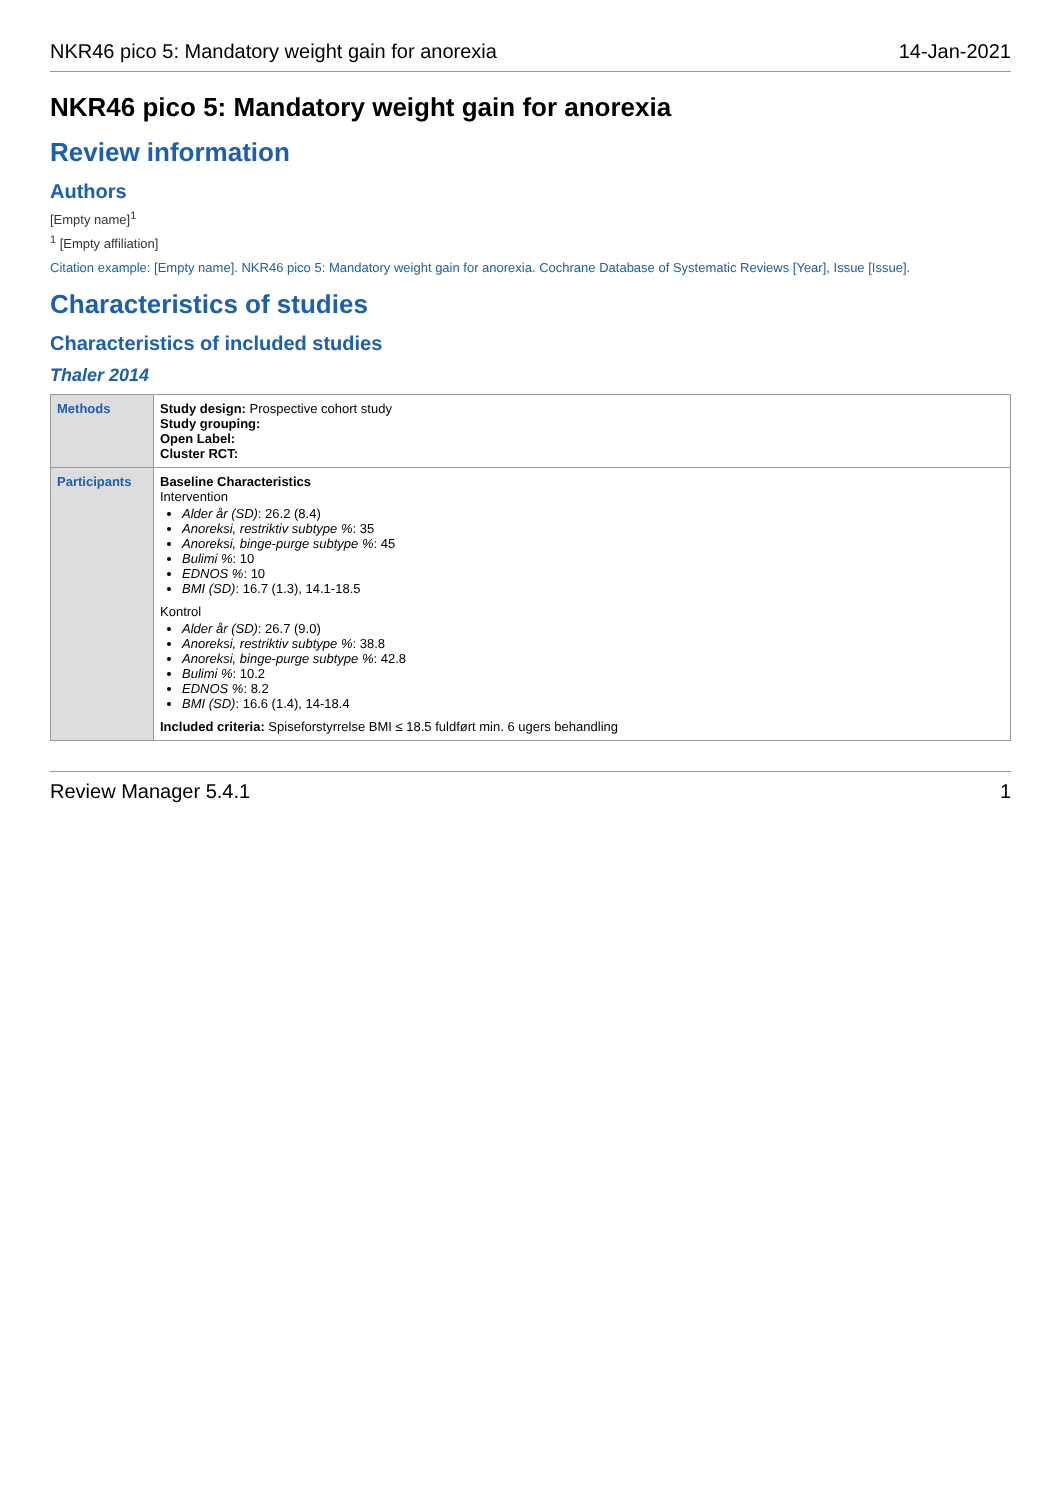NKR46 pico 5: Mandatory weight gain for anorexia 14-Jan-2021
NKR46 pico 5: Mandatory weight gain for anorexia
Review information
Authors
[Empty name]<sup>1</sup>
<sup>1</sup> [Empty affiliation]
Citation example: [Empty name]. NKR46 pico 5: Mandatory weight gain for anorexia. Cochrane Database of Systematic Reviews [Year], Issue [Issue].
Characteristics of studies
Characteristics of included studies
Thaler 2014
| Methods | Study design: Prospective cohort study Study grouping: Open Label: Cluster RCT: |
| Participants | Baseline Characteristics Intervention Alder år (SD) : 26.2 (8.4) Anoreksi, restriktiv subtype % : 35 Anoreksi, binge-purge subtype % : 45 Bulimi % : 10 EDNOS % : 10 BMI (SD) : 16.7 (1.3), 14.1-18.5 Kontrol Alder år (SD) : 26.7 (9.0) Anoreksi, restriktiv subtype % : 38.8 Anoreksi, binge-purge subtype % : 42.8 Bulimi % : 10.2 EDNOS % : 8.2 BMI (SD) : 16.6 (1.4), 14-18.4 Included criteria: Spiseforstyrrelse BMI ≤ 18.5 fuldført min. 6 ugers behandling |
Review Manager 5.4.1 1